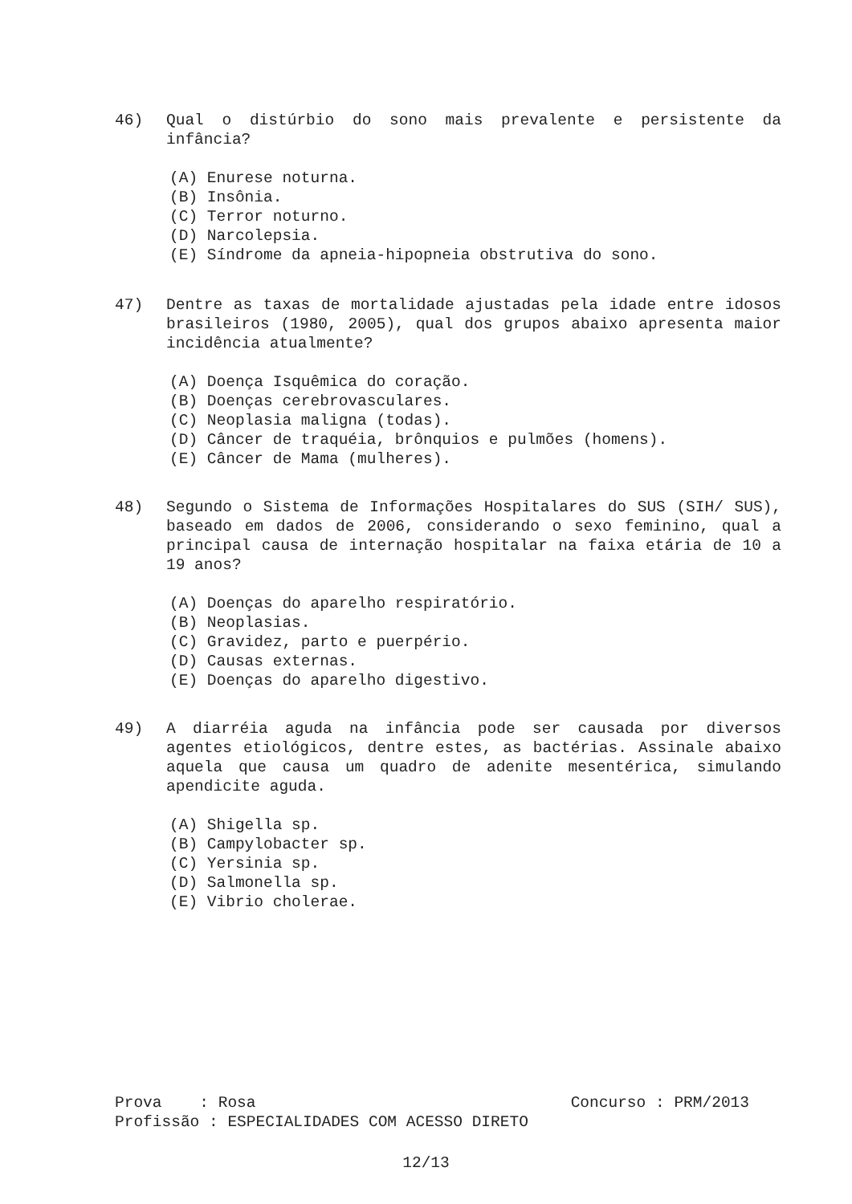46) Qual o distúrbio do sono mais prevalente e persistente da infância?
(A) Enurese noturna.
(B) Insônia.
(C) Terror noturno.
(D) Narcolepsia.
(E) Síndrome da apneia-hipopneia obstrutiva do sono.
47) Dentre as taxas de mortalidade ajustadas pela idade entre idosos brasileiros (1980, 2005), qual dos grupos abaixo apresenta maior incidência atualmente?
(A) Doença Isquêmica do coração.
(B) Doenças cerebrovasculares.
(C) Neoplasia maligna (todas).
(D) Câncer de traquéia, brônquios e pulmões (homens).
(E) Câncer de Mama (mulheres).
48) Segundo o Sistema de Informações Hospitalares do SUS (SIH/ SUS), baseado em dados de 2006, considerando o sexo feminino, qual a principal causa de internação hospitalar na faixa etária de 10 a 19 anos?
(A) Doenças do aparelho respiratório.
(B) Neoplasias.
(C) Gravidez, parto e puerpério.
(D) Causas externas.
(E) Doenças do aparelho digestivo.
49) A diarréia aguda na infância pode ser causada por diversos agentes etiológicos, dentre estes, as bactérias. Assinale abaixo aquela que causa um quadro de adenite mesentérica, simulando apendicite aguda.
(A) Shigella sp.
(B) Campylobacter sp.
(C) Yersinia sp.
(D) Salmonella sp.
(E) Vibrio cholerae.
Prova : Rosa Concurso : PRM/2013
Profissão : ESPECIALIDADES COM ACESSO DIRETO
12/13